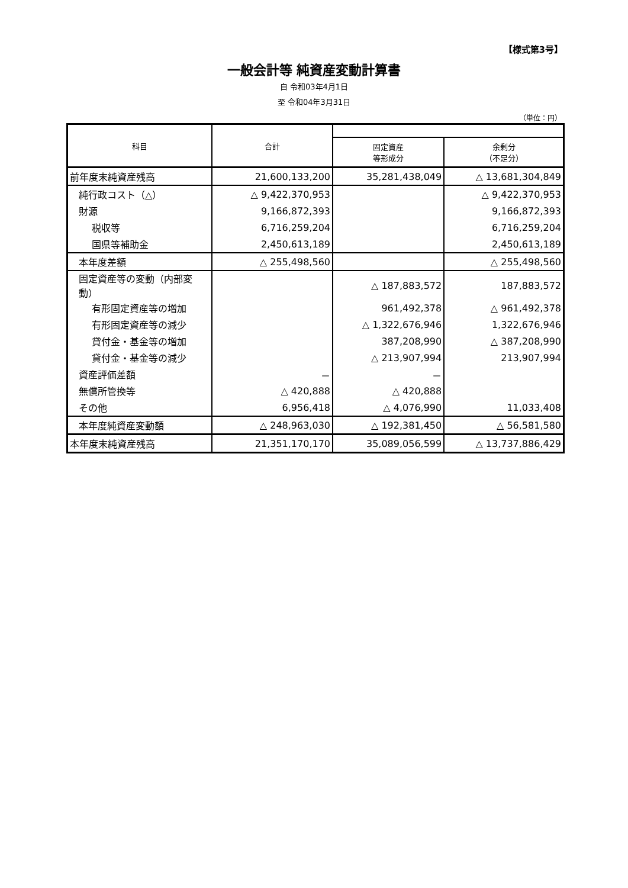【様式第3号】
一般会計等 純資産変動計算書
自 令和03年4月1日
至 令和04年3月31日
（単位：円）
| 科目 | 合計 | | |
| --- | --- | --- | --- |
| | | 固定資産 等形成分 | 余剰分 （不足分） |
| 前年度末純資産残高 | 21,600,133,200 | 35,281,438,049 | △ 13,681,304,849 |
| 純行政コスト（△） | △ 9,422,370,953 | | △ 9,422,370,953 |
| 財源 | 9,166,872,393 | | 9,166,872,393 |
| 税収等 | 6,716,259,204 | | 6,716,259,204 |
| 国県等補助金 | 2,450,613,189 | | 2,450,613,189 |
| 本年度差額 | △ 255,498,560 | | △ 255,498,560 |
| 固定資産等の変動（内部変動） | | △ 187,883,572 | 187,883,572 |
| 有形固定資産等の増加 | | 961,492,378 | △ 961,492,378 |
| 有形固定資産等の減少 | | △ 1,322,676,946 | 1,322,676,946 |
| 貸付金・基金等の増加 | | 387,208,990 | △ 387,208,990 |
| 貸付金・基金等の減少 | | △ 213,907,994 | 213,907,994 |
| 資産評価差額 | － | － | |
| 無償所管換等 | △ 420,888 | △ 420,888 | |
| その他 | 6,956,418 | △ 4,076,990 | 11,033,408 |
| 本年度純資産変動額 | △ 248,963,030 | △ 192,381,450 | △ 56,581,580 |
| 本年度末純資産残高 | 21,351,170,170 | 35,089,056,599 | △ 13,737,886,429 |